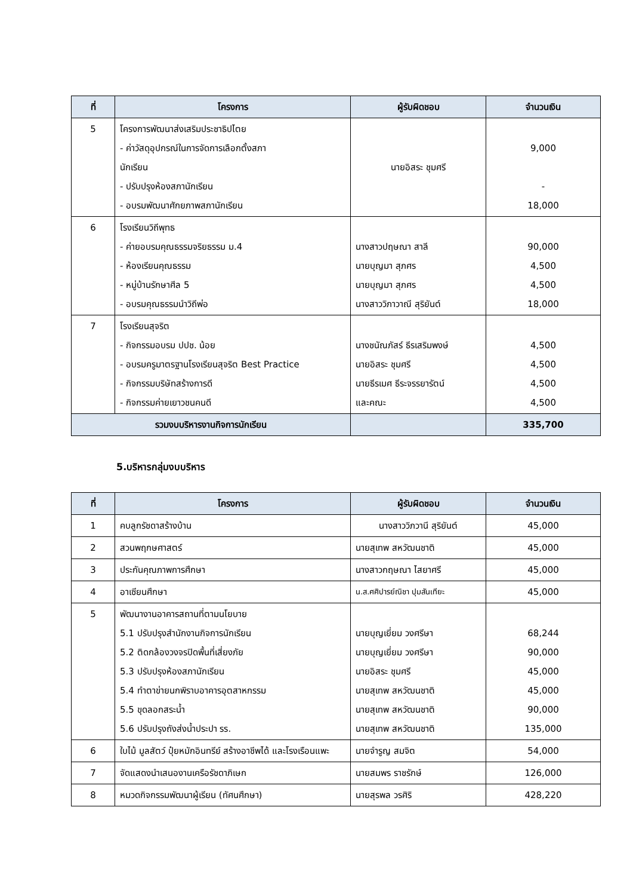| ที่ | โครงการ | ผู้รับผิดชอบ | จำนวนเงิน |
| --- | --- | --- | --- |
| 5 | โครงการพัฒนาส่งเสริมประชาธิปไตย - ค่าวัสดุอุปกรณ์ในการจัดการเลือกตั้งสภา นักเรียน - ปรับปรุงห้องสภานักเรียน - อบรมพัฒนาศักยภาพสภานักเรียน | นายอิสระ ชุมศรี | 9,000 - 18,000 |
| 6 | โรงเรียนวิถีพุทธ - ค่ายอบรมคุณธรรมจริยธรรม ม.4 - ห้องเรียนคุณธรรม - หมู่บ้านรักษาศีล 5 - อบรมคุณธรรมนำวิถีพ่อ | นางสาวปฤษณา สาลี นายบุญมา สุภศร นายบุญมา สุภศร นางสาววิภาวาณี สุริยันต์ | 90,000 4,500 4,500 18,000 |
| 7 | โรงเรียนสุจริต - กิจกรรมอบรม ปปช. น้อย - อบรมครูมาตรฐานโรงเรียนสุจริต Best Practice - กิจกรรมบริษัทสร้างการดี - กิจกรรมค่ายเยาวชนคนดี | นางชนัณภัสร์ ธีรเสริมพงษ์ นายอิสระ ชุมศรี นายธีรเมศ ธีระจรรยารัตน์ และคณะ | 4,500 4,500 4,500 4,500 |
| รวมงบบริหารงานกิจการนักเรียน | | | 335,700 |
5.บริหารกลุ่มงบบริหาร
| ที่ | โครงการ | ผู้รับผิดชอบ | จำนวนเงิน |
| --- | --- | --- | --- |
| 1 | คบลูกรัชดาสร้างบ้าน | นางสาววิภวานี สุริยันต์ | 45,000 |
| 2 | สวนพฤกษศาสตร์ | นายสุเทพ สหวัฒนชาติ | 45,000 |
| 3 | ประกันคุณภาพการศึกษา | นางสาวกฤษณา ไสยาศรี | 45,000 |
| 4 | อาเซียนศึกษา | น.ส.ศศิปารย์ณิชา ปุมสันเทียะ | 45,000 |
| 5 | พัฒนางานอาคารสถานที่ตามนโยบาย 5.1 ปรับปรุงสำนักงานกิจการนักเรียน 5.2 ติดกล้องวงจรปิดพื้นที่เสี่ยงภัย 5.3 ปรับปรุงห้องสภานักเรียน 5.4 ทำตาข่ายนกพิราบอาคารอุตสาหกรรม 5.5 ขุดลอกสระน้ำ 5.6 ปรับปรุงถังส่งน้ำประปา รร. | นายบุญเยี่ยม วงศรีษา นายบุญเยี่ยม วงศรีษา นายอิสระ ชุมศรี นายสุเทพ สหวัฒนชาติ นายสุเทพ สหวัฒนชาติ นายสุเทพ สหวัฒนชาติ | 68,244 90,000 45,000 45,000 90,000 135,000 |
| 6 | ใบไม้ มูลสัตว์ ปุ๋ยหมักอินทรีย์ สร้างอาชีพได้ และโรงเรือนแพะ | นายจำรูญ สมจิต | 54,000 |
| 7 | จัดแสดงนำเสนองานเครือรัชดาภิเษก | นายสมพร ราชรักษ์ | 126,000 |
| 8 | หมวดกิจกรรมพัฒนาผู้เรียน (ทัศนศึกษา) | นายสุรพล วรศิริ | 428,220 |